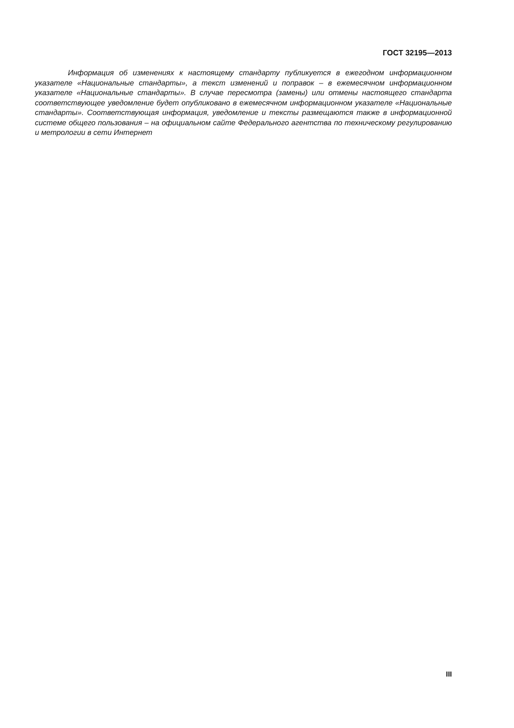ГОСТ 32195—2013
Информация об изменениях к настоящему стандарту публикуется в ежегодном информационном указателе «Национальные стандарты», а текст изменений и поправок – в ежемесячном информационном указателе «Национальные стандарты». В случае пересмотра (замены) или отмены настоящего стандарта соответствующее уведомление будет опубликовано в ежемесячном информационном указателе «Национальные стандарты». Соответствующая информация, уведомление и тексты размещаются также в информационной системе общего пользования – на официальном сайте Федерального агентства по техническому регулированию и метрологии в сети Интернет
III